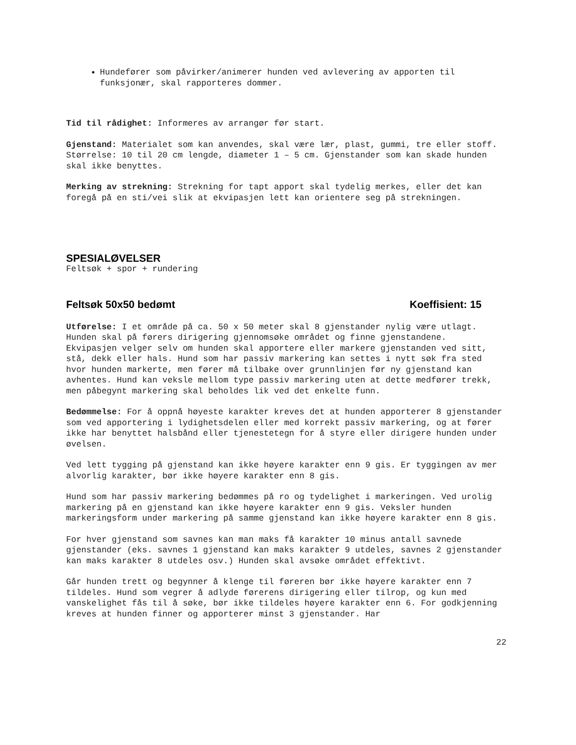Hundefører som påvirker/animerer hunden ved avlevering av apporten til funksjonær, skal rapporteres dommer.
Tid til rådighet: Informeres av arrangør før start.
Gjenstand: Materialet som kan anvendes, skal være lær, plast, gummi, tre eller stoff. Størrelse: 10 til 20 cm lengde, diameter 1 – 5 cm. Gjenstander som kan skade hunden skal ikke benyttes.
Merking av strekning: Strekning for tapt apport skal tydelig merkes, eller det kan foregå på en sti/vei slik at ekvipasjen lett kan orientere seg på strekningen.
SPESIALØVELSER
Feltsøk + spor + rundering
Feltsøk 50x50 bedømt Koeffisient: 15
Utførelse: I et område på ca. 50 x 50 meter skal 8 gjenstander nylig være utlagt. Hunden skal på førers dirigering gjennomsøke området og finne gjenstandene.
Ekvipasjen velger selv om hunden skal apportere eller markere gjenstanden ved sitt, stå, dekk eller hals. Hund som har passiv markering kan settes i nytt søk fra sted hvor hunden markerte, men fører må tilbake over grunnlinjen før ny gjenstand kan avhentes. Hund kan veksle mellom type passiv markering uten at dette medfører trekk, men påbegynt markering skal beholdes lik ved det enkelte funn.
Bedømmelse: For å oppnå høyeste karakter kreves det at hunden apporterer 8 gjenstander som ved apportering i lydighetsdelen eller med korrekt passiv markering, og at fører ikke har benyttet halsbånd eller tjenestetegn for å styre eller dirigere hunden under øvelsen.
Ved lett tygging på gjenstand kan ikke høyere karakter enn 9 gis. Er tyggingen av mer alvorlig karakter, bør ikke høyere karakter enn 8 gis.
Hund som har passiv markering bedømmes på ro og tydelighet i markeringen. Ved urolig markering på en gjenstand kan ikke høyere karakter enn 9 gis. Veksler hunden markeringsform under markering på samme gjenstand kan ikke høyere karakter enn 8 gis.
For hver gjenstand som savnes kan man maks få karakter 10 minus antall savnede gjenstander (eks. savnes 1 gjenstand kan maks karakter 9 utdeles, savnes 2 gjenstander kan maks karakter 8 utdeles osv.) Hunden skal avsøke området effektivt.
Går hunden trett og begynner å klenge til føreren bør ikke høyere karakter enn 7 tildeles. Hund som vegrer å adlyde førerens dirigering eller tilrop, og kun med vanskelighet fås til å søke, bør ikke tildeles høyere karakter enn 6. For godkjenning kreves at hunden finner og apporterer minst 3 gjenstander. Har
22